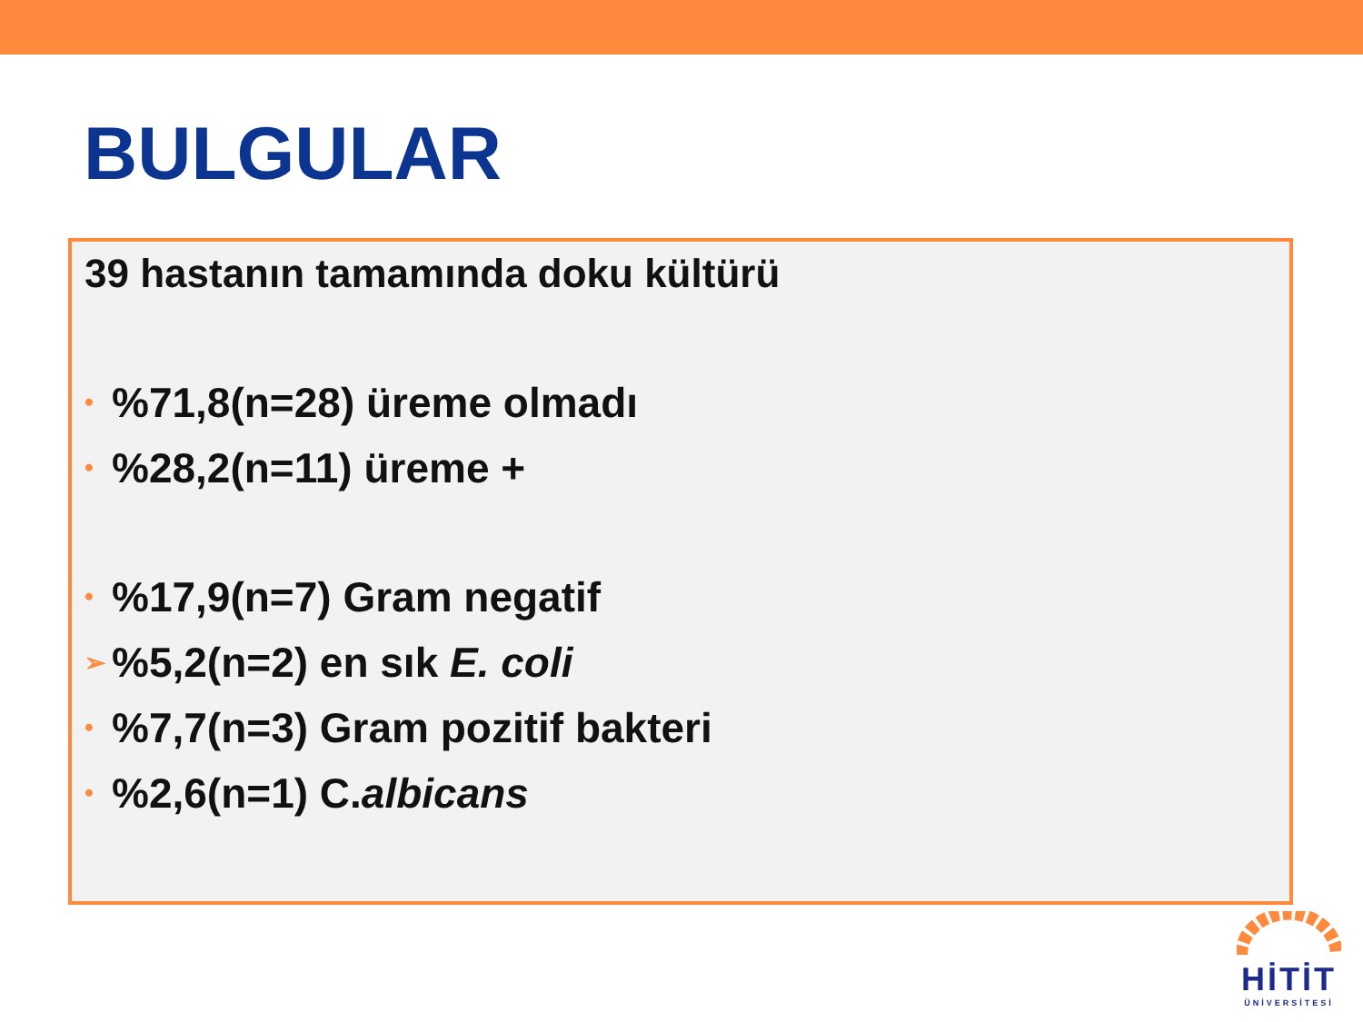BULGULAR
39 hastanın tamamında doku kültürü
•%71,8(n=28) üreme olmadı
•%28,2(n=11) üreme +
•%17,9(n=7) Gram negatif
➢%5,2(n=2) en sık E. coli
•%7,7(n=3) Gram pozitif bakteri
•%2,6(n=1) C. albicans
HİTİT
ÜNİVERSİTESİ